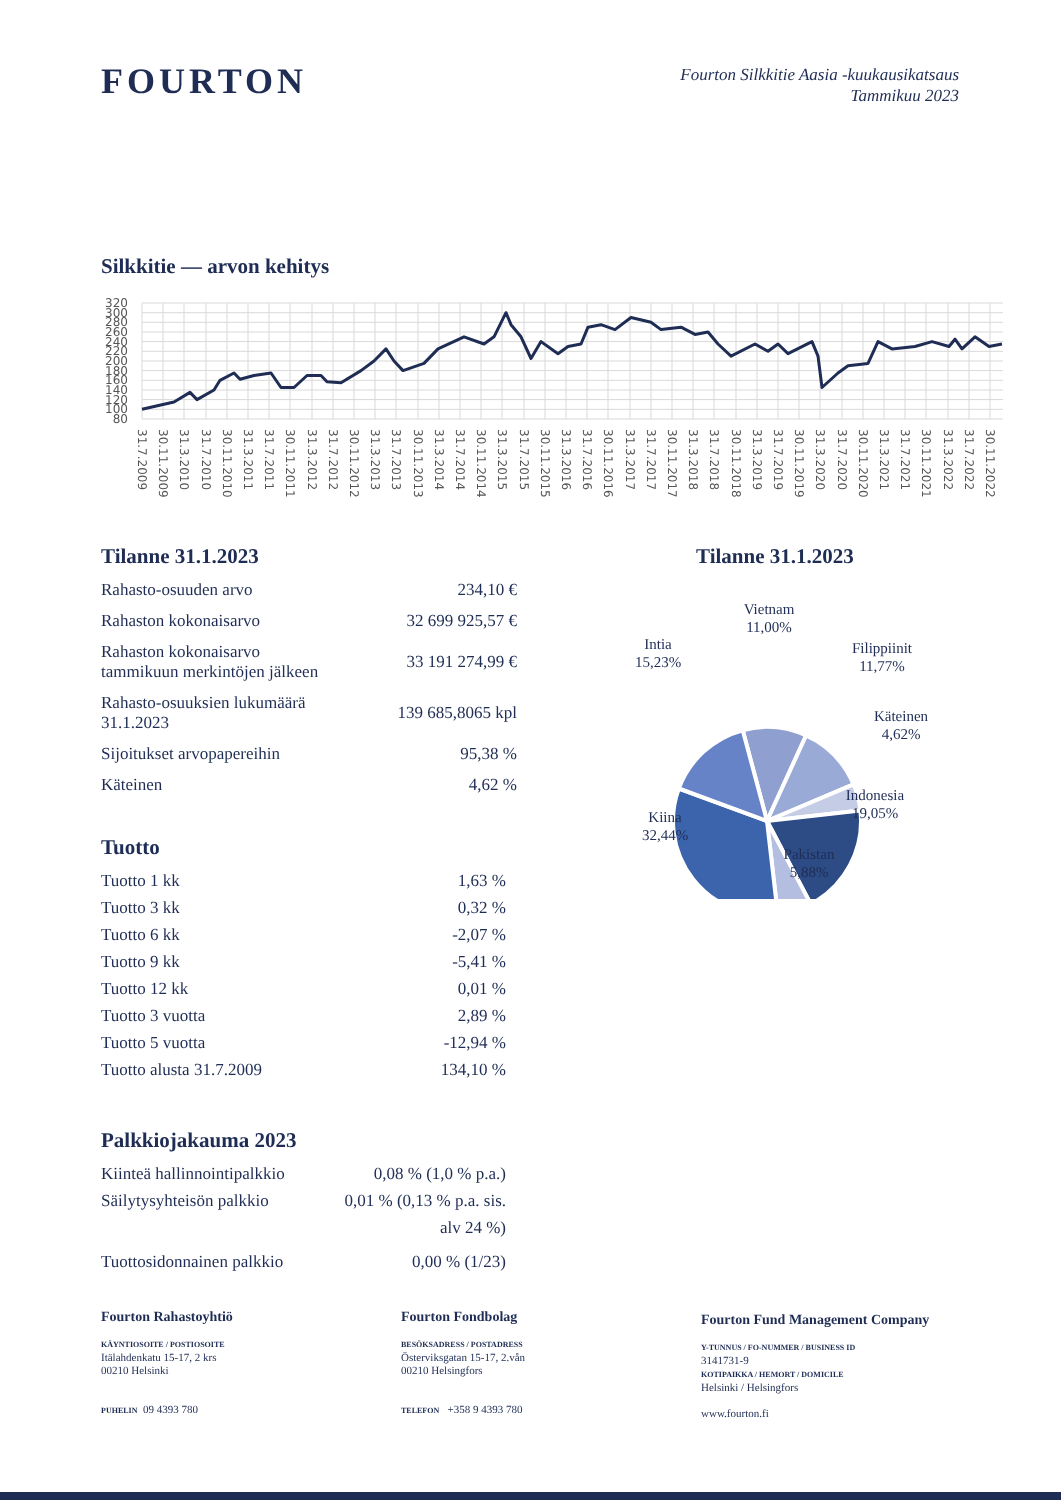FOURTON
Fourton Silkkitie Aasia -kuukausikatsaus
Tammikuu 2023
Silkkitie — arvon kehitys
320
300
280
260
240
220
200
180
160
140
120
100
80
31.7.2009
30.11.2009
31.3.2010
31.7.2010
30.11.2010
31.3.2011
31.7.2011
30.11.2011
31.3.2012
31.7.2012
30.11.2012
31.3.2013
31.7.2013
30.11.2013
31.3.2014
31.7.2014
30.11.2014
31.3.2015
31.7.2015
30.11.2015
31.3.2016
31.7.2016
30.11.2016
31.3.2017
31.7.2017
30.11.2017
31.3.2018
31.7.2018
30.11.2018
31.3.2019
31.7.2019
30.11.2019
31.3.2020
31.7.2020
30.11.2020
31.3.2021
31.7.2021
30.11.2021
31.3.2022
31.7.2022
30.11.2022
Tilanne 31.1.2023
| Rahasto-osuuden arvo | 234,10 € |
| Rahaston kokonaisarvo | 32 699 925,57 € |
| Rahaston kokonaisarvo tammikuun merkintöjen jälkeen | 33 191 274,99 € |
| Rahasto-osuuksien lukumäärä 31.1.2023 | 139 685,8065 kpl |
| Sijoitukset arvopapereihin | 95,38 % |
| Käteinen | 4,62 % |
Tuotto
| Tuotto 1 kk | 1,63 % |
| Tuotto 3 kk | 0,32 % |
| Tuotto 6 kk | -2,07 % |
| Tuotto 9 kk | -5,41 % |
| Tuotto 12 kk | 0,01 % |
| Tuotto 3 vuotta | 2,89 % |
| Tuotto 5 vuotta | -12,94 % |
| Tuotto alusta 31.7.2009 | 134,10 % |
Palkkiojakauma 2023
| Kiinteä hallinnointipalkkio | 0,08 % (1,0 % p.a.) |
| Säilytysyhteisön palkkio | 0,01 % (0,13 % p.a. sis. alv 24 %) |
| Tuottosidonnainen palkkio | 0,00 % (1/23) |
Tilanne 31.1.2023
Vietnam
11,00%
Intia
15,23%
Filippiinit
11,77%
Käteinen
4,62%
Indonesia
19,05%
Kiina
32,44%
Pakistan
5,88%
Fourton Rahastoyhtiö
KÄYNTIOSOITE / POSTIOSOITE
Itälahdenkatu 15-17, 2 krs
00210 Helsinki
PUHELIN 09 4393 780
Fourton Fondbolag
BESÖKSADRESS / POSTADRESS
Österviksgatan 15-17, 2.vån
00210 Helsingfors
TELEFON +358 9 4393 780
Fourton Fund Management Company
Y-TUNNUS / FO-NUMMER / BUSINESS ID
3141731-9
KOTIPAIKKA / HEMORT / DOMICILE
Helsinki / Helsingfors
www.fourton.fi